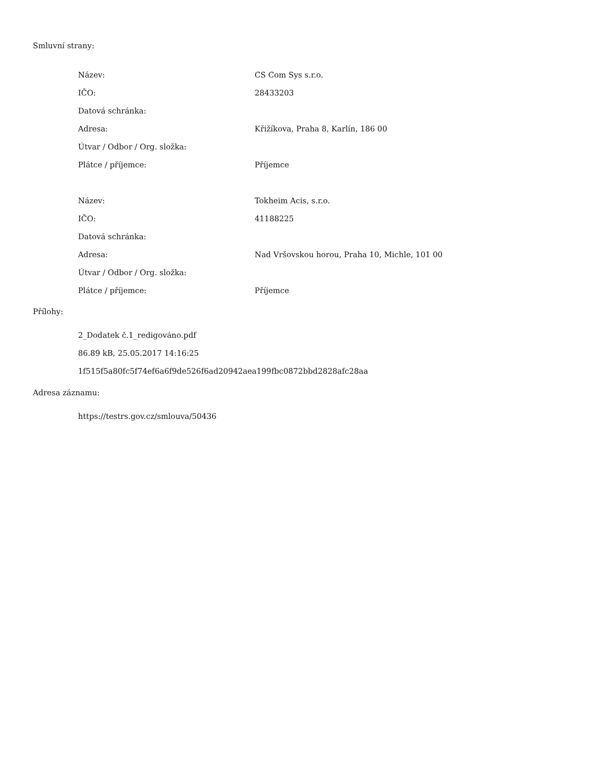Smluvní strany:
| Název: | CS Com Sys s.r.o. |
| IČO: | 28433203 |
| Datová schránka: | |
| Adresa: | Křižíkova, Praha 8, Karlín, 186 00 |
| Útvar / Odbor / Org. složka: | |
| Plátce / příjemce: | Příjemce |
| Název: | Tokheim Acis, s.r.o. |
| IČO: | 41188225 |
| Datová schránka: | |
| Adresa: | Nad Vršovskou horou, Praha 10, Michle, 101 00 |
| Útvar / Odbor / Org. složka: | |
| Plátce / příjemce: | Příjemce |
Přílohy:
2_Dodatek č.1_redigováno.pdf
86.89 kB, 25.05.2017 14:16:25
1f515f5a80fc5f74ef6a6f9de526f6ad20942aea199fbc0872bbd2828afc28aa
Adresa záznamu:
https://testrs.gov.cz/smlouva/50436